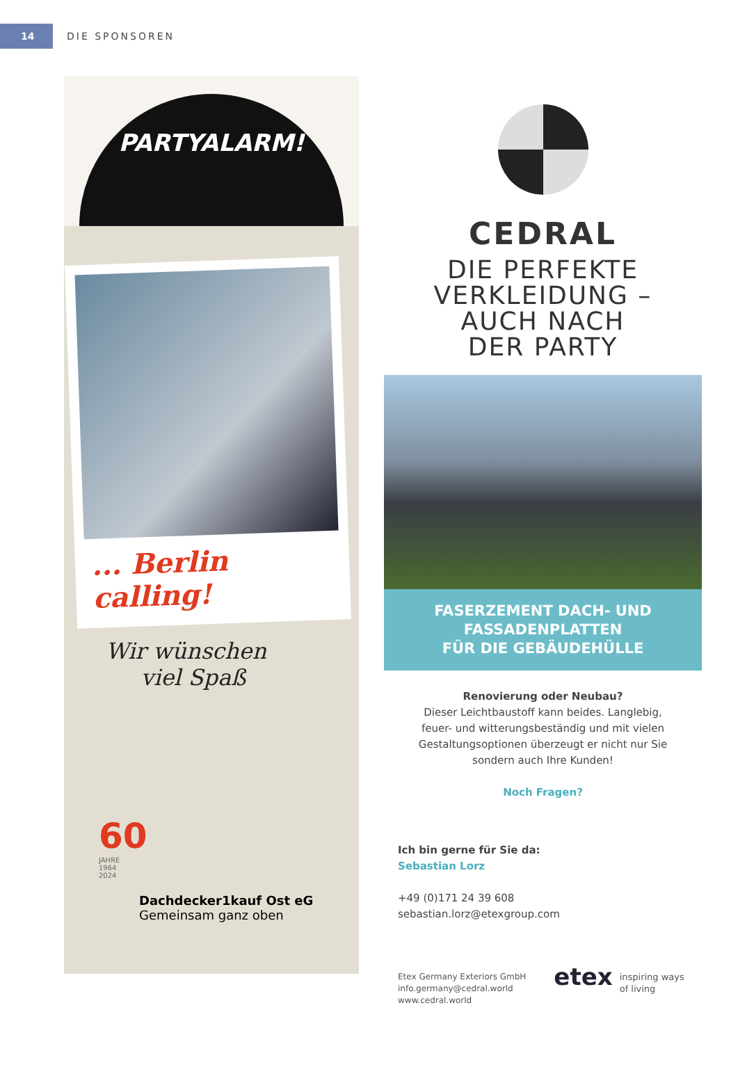14
DIE SPONSOREN
PARTYALARM!
... Berlin calling!
Wir wünschen
viel Spaß
60
JAHRE
1964
2024
Dachdecker1kauf Ost eG
Gemeinsam ganz oben
CEDRAL
DIE PERFEKTE
VERKLEIDUNG –
AUCH NACH
DER PARTY
FASERZEMENT DACH- UND
FASSADENPLATTEN
FÜR DIE GEBÄUDEHÜLLE
Renovierung oder Neubau?
Dieser Leichtbaustoff kann beides. Langlebig,
feuer- und witterungsbeständig und mit vielen
Gestaltungsoptionen überzeugt er nicht nur Sie
sondern auch Ihre Kunden!
Noch Fragen?
Ich bin gerne für Sie da:
Sebastian Lorz
+49 (0)171 24 39 608
sebastian.lorz@etexgroup.com
Etex Germany Exteriors GmbH
info.germany@cedral.world
www.cedral.world
etex
inspiring ways
of living